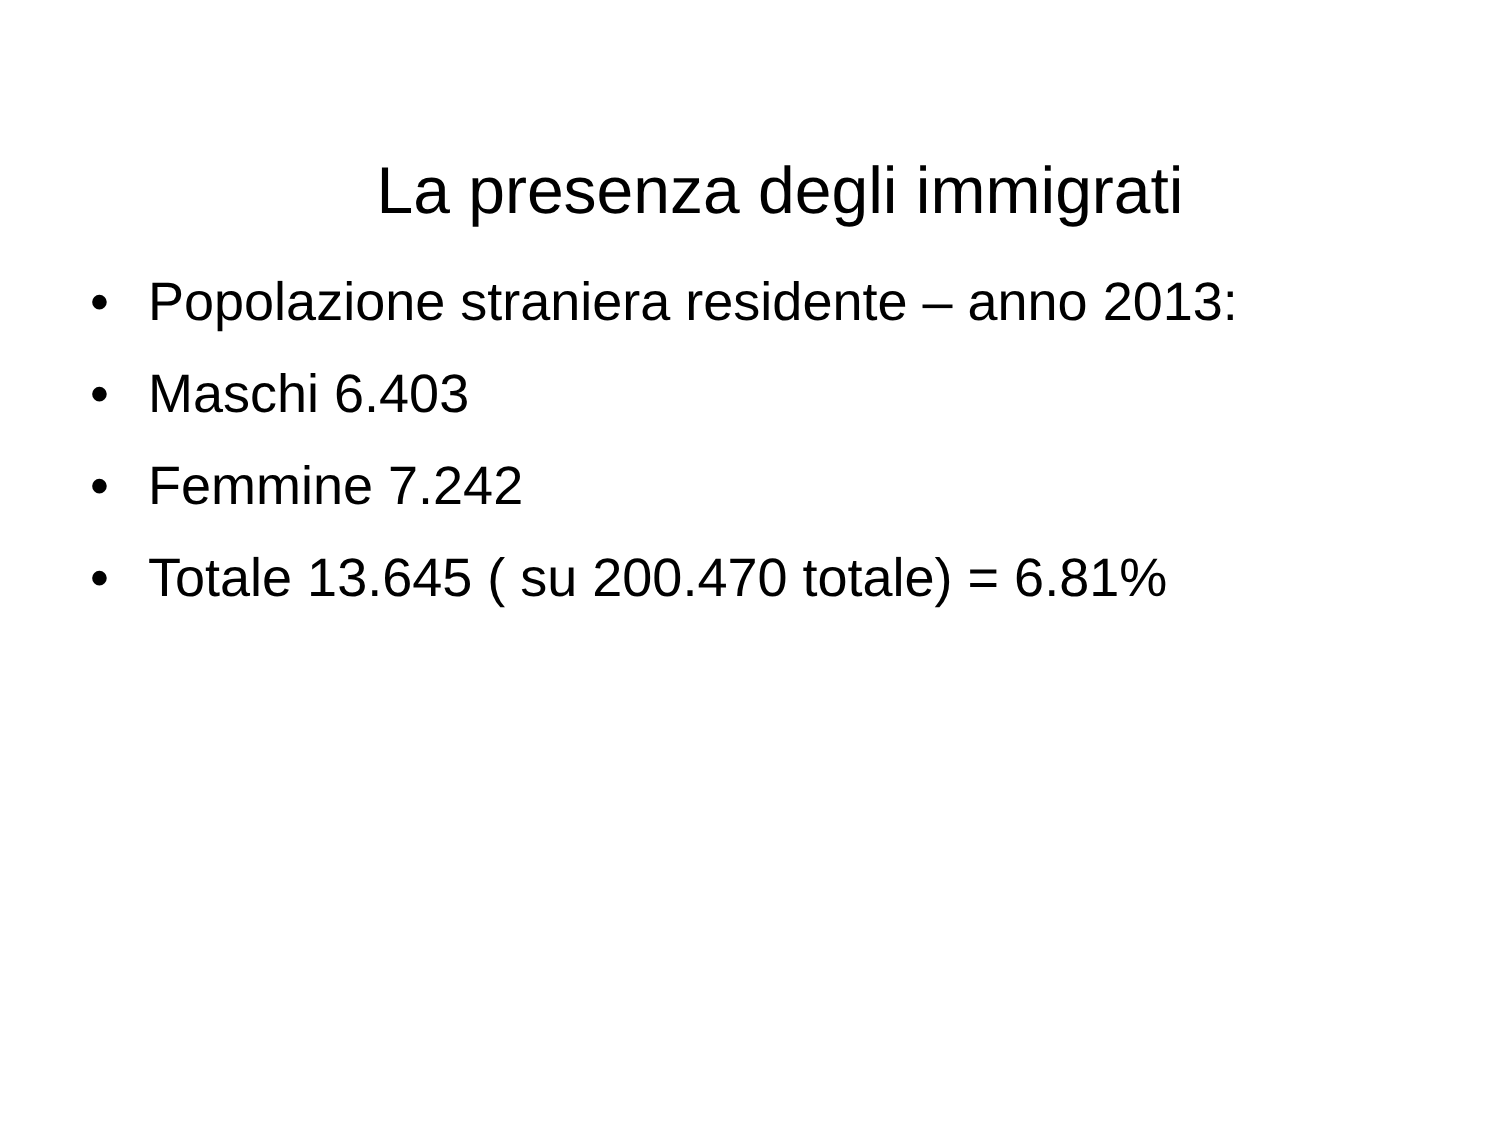La presenza degli immigrati
• Popolazione straniera residente – anno 2013:
• Maschi 6.403
• Femmine 7.242
• Totale 13.645 ( su 200.470 totale) = 6.81%